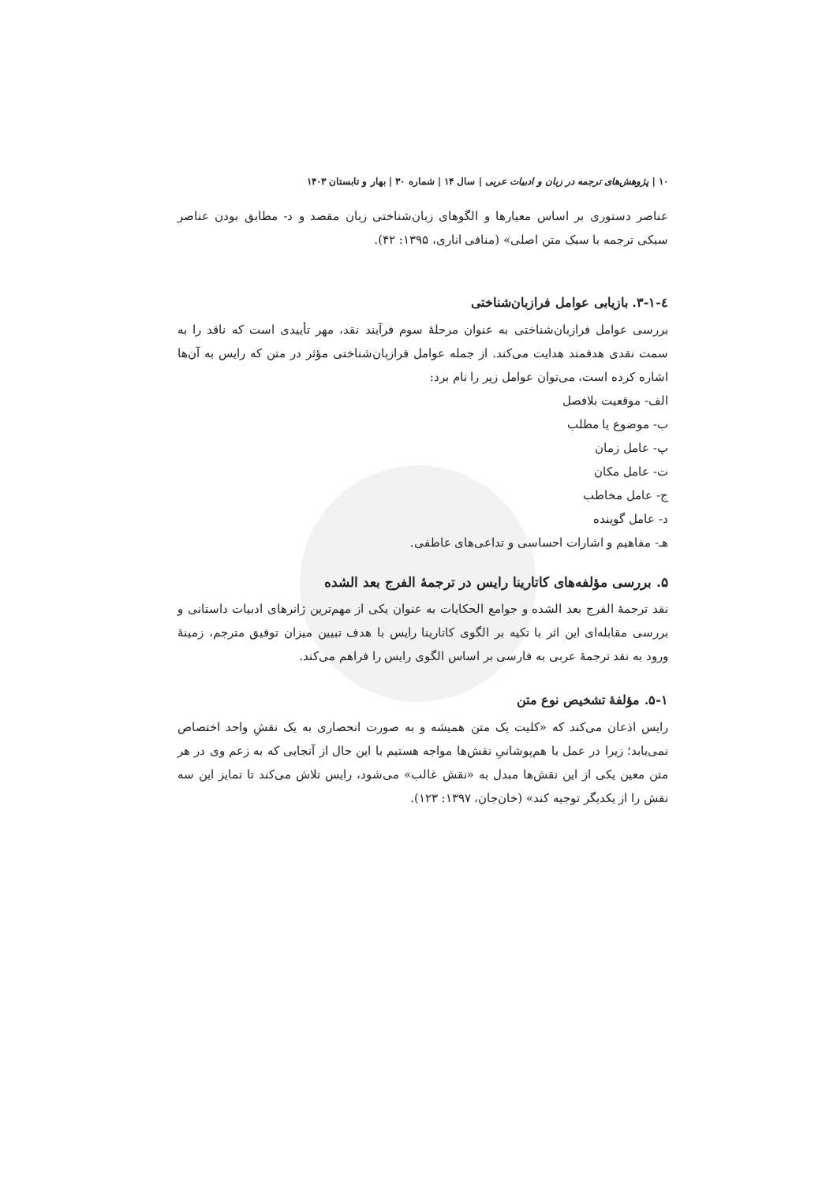۱۰ | پژوهش‌های ترجمه در زبان و ادبیات عربی | سال ۱۴ | شماره ۳۰ | بهار و تابستان ۱۴۰۳
عناصر دستوری بر اساس معیارها و الگوهای زبان‌شناختی زبان مقصد و د- مطابق بودن عناصر سبکی ترجمه با سبک متن اصلی» (منافی اناری، ۱۳۹۵: ۴۲).
٤-١-٣. بازیابی عوامل فرازبان‌شناختی
بررسی عوامل فرازبان‌شناختی به عنوان مرحلۀ سوم فرآیند نقد، مهر تأییدی است که ناقد را به سمت نقدی هدفمند هدایت می‌کند. از جمله عوامل فرازبان‌شناختی مؤثر در متن که رایس به آن‌ها اشاره کرده است، می‌توان عوامل زیر را نام برد:
الف- موقعیت بلافصل
ب- موضوع یا مطلب
پ- عامل زمان
ت- عامل مکان
ج- عامل مخاطب
د- عامل گوینده
هـ- مفاهیم و اشارات احساسی و تداعی‌های عاطفی.
۵. بررسی مؤلفه‌های کاتارینا رایس در ترجمۀ الفرج بعد الشده
نقد ترجمۀ الفرج بعد الشده و جوامع الحکایات به عنوان یکی از مهم‌ترین ژانرهای ادبیات داستانی و بررسی مقابله‌ای این اثر با تکیه بر الگوی کاتارینا رایس با هدف تبیین میزان توفیق مترجم، زمینۀ ورود به نقد ترجمۀ عربی به فارسی بر اساس الگوی رایس را فراهم می‌کند.
۵-۱. مؤلفۀ تشخیص نوع متن
رایس اذعان می‌کند که «کلیت یک متن همیشه و به صورت انحصاری به یک نقشِ واحد اختصاص نمی‌یابد؛ زیرا در عمل با هم‌پوشانیِ نقش‌ها مواجه هستیم با این حال از آنجایی که به زعم وی در هر متن معین یکی از این نقش‌ها مبدل به «نقش غالب» می‌شود، رایس تلاش می‌کند تا تمایز این سه نقش را از یکدیگر توجیه کند» (خان‌جان، ۱۳۹۷: ۱۲۳).